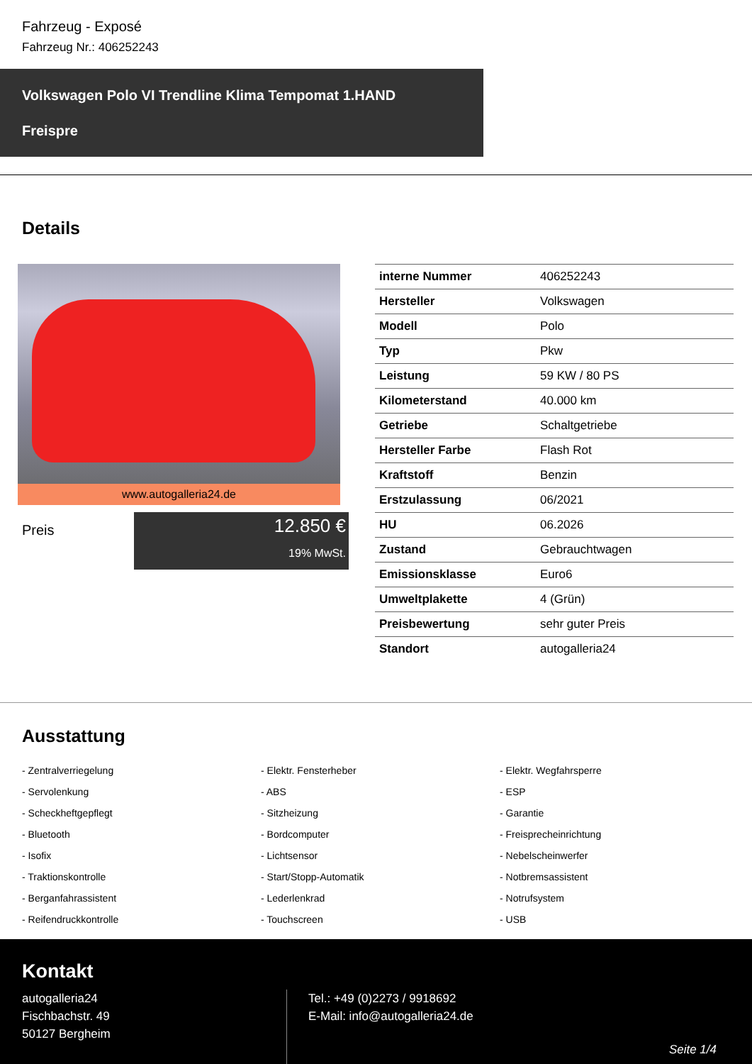Fahrzeug - Exposé
Fahrzeug Nr.: 406252243
Volkswagen Polo VI Trendline Klima Tempomat 1.HAND
Freispre
Details
www.autogalleria24.de
Preis
12.850 €
19% MwSt.
| interne Nummer | 406252243 |
| Hersteller | Volkswagen |
| Modell | Polo |
| Typ | Pkw |
| Leistung | 59 KW / 80 PS |
| Kilometerstand | 40.000 km |
| Getriebe | Schaltgetriebe |
| Hersteller Farbe | Flash Rot |
| Kraftstoff | Benzin |
| Erstzulassung | 06/2021 |
| HU | 06.2026 |
| Zustand | Gebrauchtwagen |
| Emissionsklasse | Euro6 |
| Umweltplakette | 4 (Grün) |
| Preisbewertung | sehr guter Preis |
| Standort | autogalleria24 |
Ausstattung
- Zentralverriegelung
- Elektr. Fensterheber
- Elektr. Wegfahrsperre
- Servolenkung
- ABS
- ESP
- Scheckheftgepflegt
- Sitzheizung
- Garantie
- Bluetooth
- Bordcomputer
- Freisprecheinrichtung
- Isofix
- Lichtsensor
- Nebelscheinwerfer
- Traktionskontrolle
- Start/Stopp-Automatik
- Notbremsassistent
- Berganfahrassistent
- Lederlenkrad
- Notrufsystem
- Reifendruckkontrolle
- Touchscreen
- USB
Kontakt
autogalleria24
Fischbachstr. 49
50127 Bergheim
Tel.: +49 (0)2273 / 9918692
E-Mail: info@autogalleria24.de
Seite 1/4